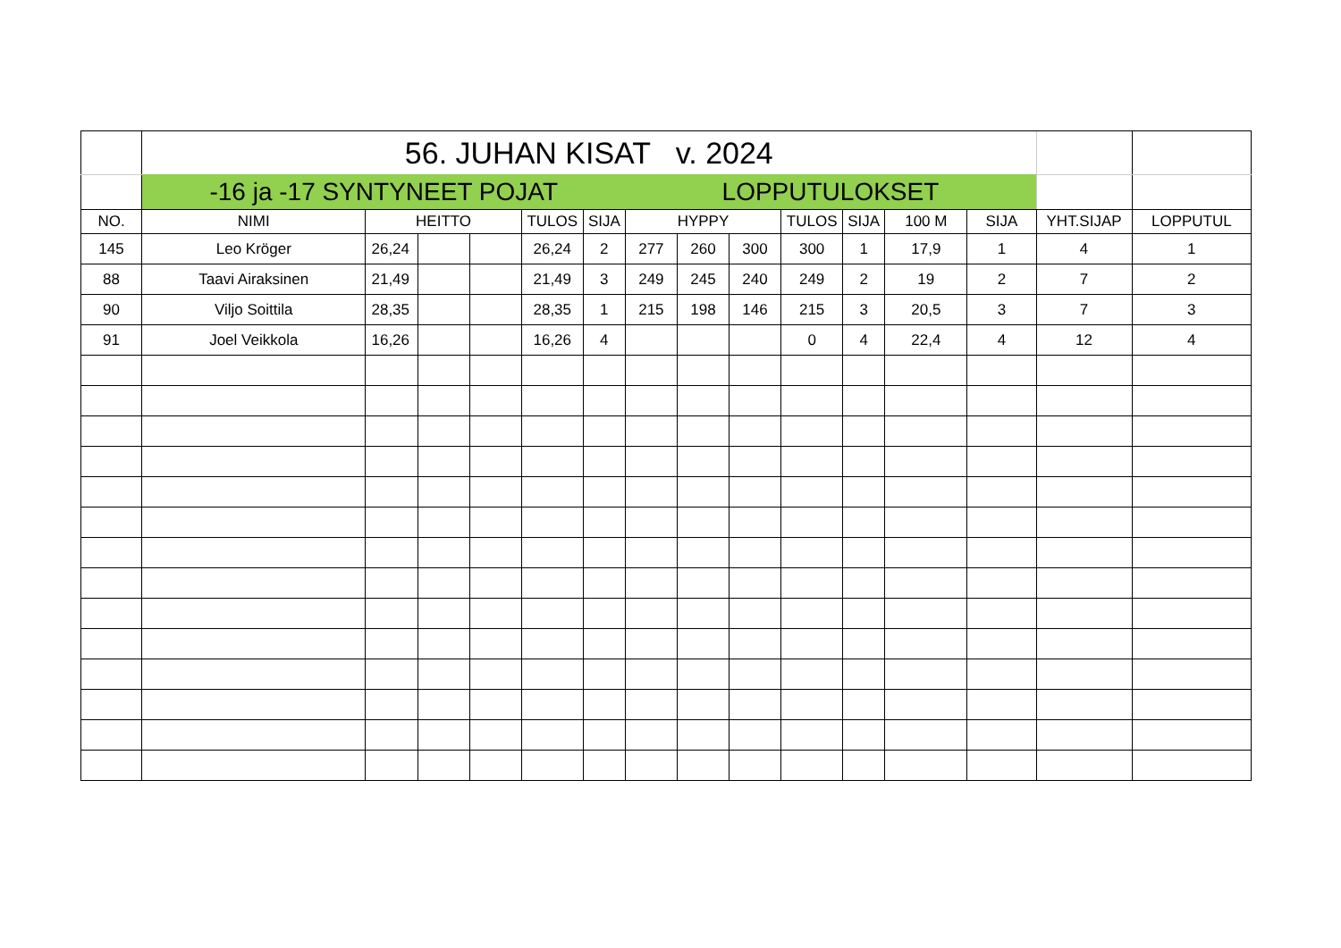| | 56. JUHAN KISAT v. 2024 | | | | | | | | | | | | | | |
| | -16 ja -17 SYNTYNEET POJAT | | | | | | LOPPUTULOKSET | | | | | | | | |
| NO. | NIMI | HEITTO | | | TULOS | SIJA | HYPPY | | | TULOS | SIJA | 100 M | SIJA | YHT.SIJAP | LOPPUTUL |
| 145 | Leo Kröger | 26,24 | | | 26,24 | 2 | 277 | 260 | 300 | 300 | 1 | 17,9 | 1 | 4 | 1 |
| 88 | Taavi Airaksinen | 21,49 | | | 21,49 | 3 | 249 | 245 | 240 | 249 | 2 | 19 | 2 | 7 | 2 |
| 90 | Viljo Soittila | 28,35 | | | 28,35 | 1 | 215 | 198 | 146 | 215 | 3 | 20,5 | 3 | 7 | 3 |
| 91 | Joel Veikkola | 16,26 | | | 16,26 | 4 | | | | 0 | 4 | 22,4 | 4 | 12 | 4 |